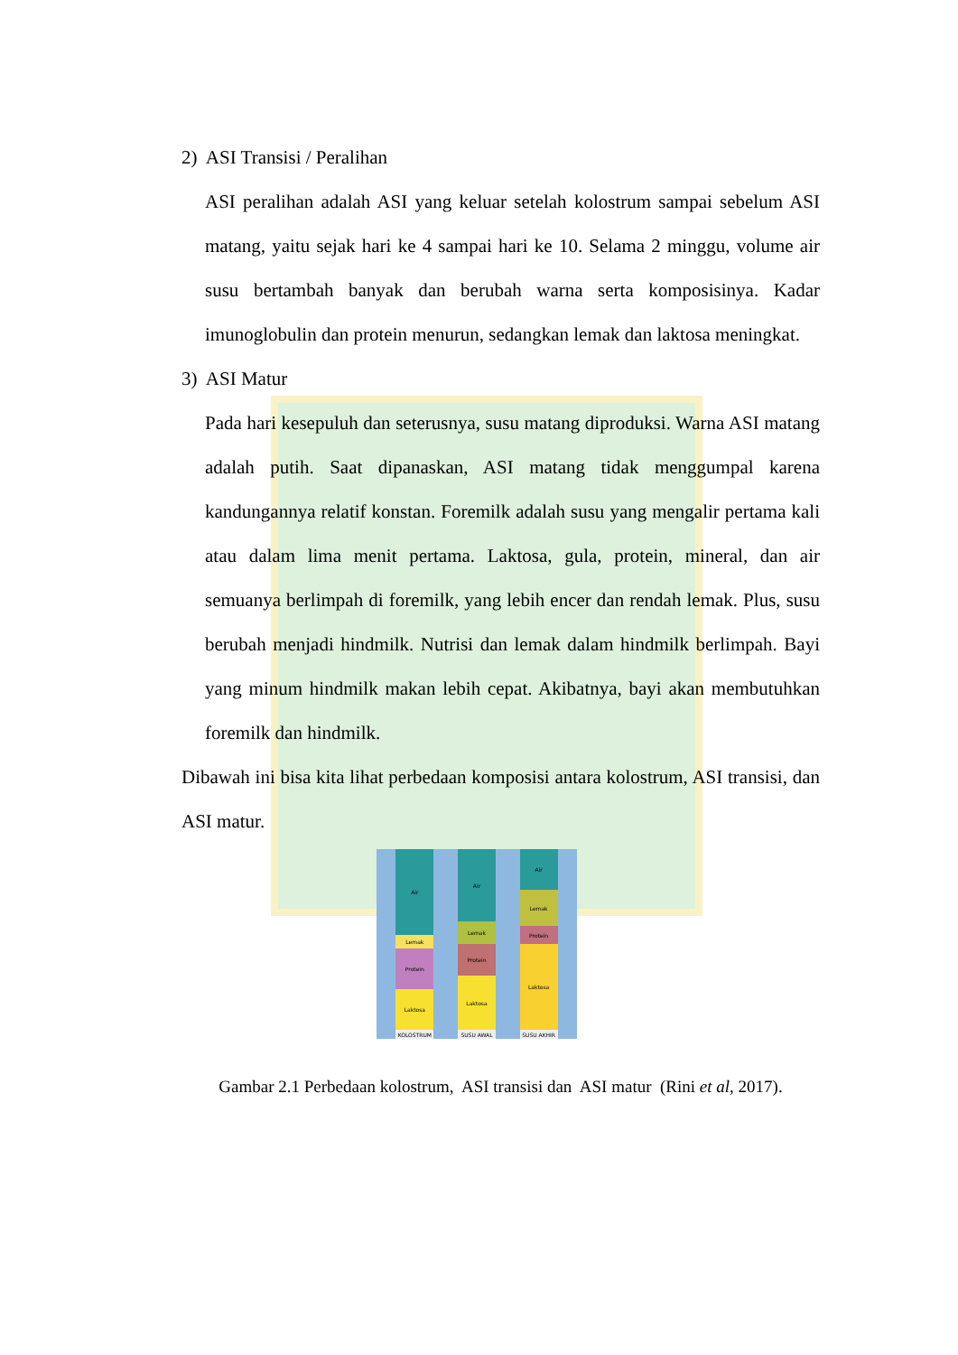2) ASI Transisi / Peralihan
ASI peralihan adalah ASI yang keluar setelah kolostrum sampai sebelum ASI matang, yaitu sejak hari ke 4 sampai hari ke 10. Selama 2 minggu, volume air susu bertambah banyak dan berubah warna serta komposisinya. Kadar imunoglobulin dan protein menurun, sedangkan lemak dan laktosa meningkat.
3) ASI Matur
Pada hari kesepuluh dan seterusnya, susu matang diproduksi. Warna ASI matang adalah putih. Saat dipanaskan, ASI matang tidak menggumpal karena kandungannya relatif konstan. Foremilk adalah susu yang mengalir pertama kali atau dalam lima menit pertama. Laktosa, gula, protein, mineral, dan air semuanya berlimpah di foremilk, yang lebih encer dan rendah lemak. Plus, susu berubah menjadi hindmilk. Nutrisi dan lemak dalam hindmilk berlimpah. Bayi yang minum hindmilk makan lebih cepat. Akibatnya, bayi akan membutuhkan foremilk dan hindmilk.
Dibawah ini bisa kita lihat perbedaan komposisi antara kolostrum, ASI transisi, dan ASI matur.
Air
Lemak
Protein
Laktosa
KOLOSTRUM
Air
Lemak
Protein
Laktosa
SUSU AWAL
Air
Lemak
Protein
Laktosa
SUSU AKHIR
Gambar 2.1 Perbedaan kolostrum, ASI transisi dan ASI matur (Rini et al, 2017).